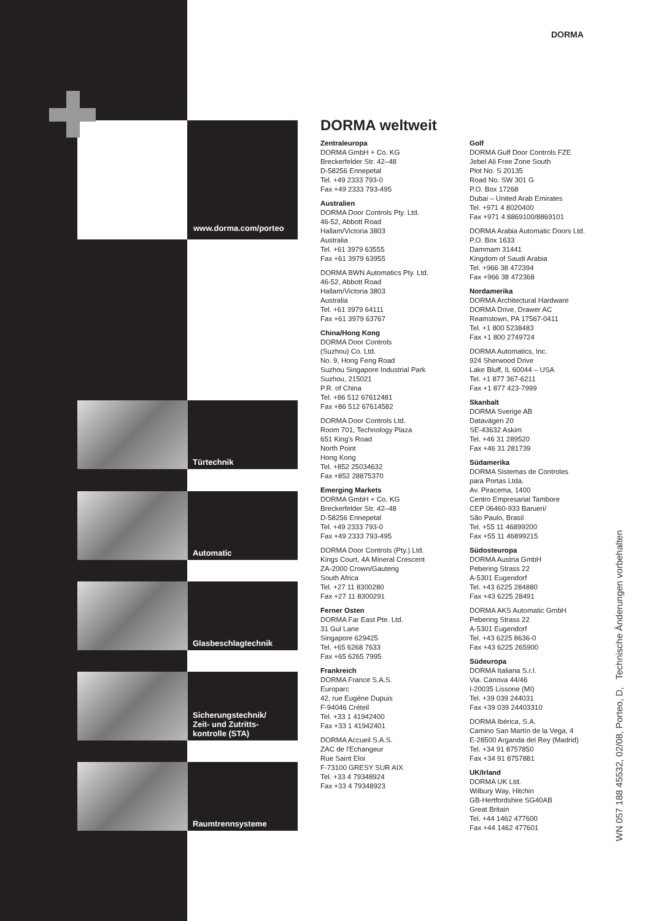www.dorma.com/porteo
DORMA
Türtechnik
Automatic
Glasbeschlagtechnik
Sicherungstechnik/
Zeit- und Zutritts-
kontrolle (STA)
Raumtrennsysteme
DORMA weltweit
Zentraleuropa
DORMA GmbH + Co. KG
Breckerfelder Str. 42–48
D-58256 Ennepetal
Tel. +49 2333 793-0
Fax +49 2333 793-495
Australien
DORMA Door Controls Pty. Ltd.
46-52, Abbott Road
Hallam/Victoria 3803
Australia
Tel. +61 3979 63555
Fax +61 3979 63955
DORMA BWN Automatics Pty. Ltd.
46-52, Abbott Road
Hallam/Victoria 3803
Australia
Tel. +61 3979 64111
Fax +61 3979 63767
China/Hong Kong
DORMA Door Controls
(Suzhou) Co. Ltd.
No. 9, Hong Feng Road
Suzhou Singapore Industrial Park
Suzhou, 215021
P.R. of China
Tel. +86 512 67612481
Fax +86 512 67614582
DORMA Door Controls Ltd.
Room 701, Technology Plaza
651 King's Road
North Point
Hong Kong
Tel. +852 25034632
Fax +852 28875370
Emerging Markets
DORMA GmbH + Co. KG
Breckerfelder Str. 42–48
D-58256 Ennepetal
Tel. +49 2333 793-0
Fax +49 2333 793-495
DORMA Door Controls (Pty.) Ltd.
Kings Court, 4A Mineral Crescent
ZA-2000 Crown/Gauteng
South Africa
Tel. +27 11 8300280
Fax +27 11 8300291
Ferner Osten
DORMA Far East Pte. Ltd.
31 Gul Lane
Singapore 629425
Tel. +65 6268 7633
Fax +65 6265 7995
Frankreich
DORMA France S.A.S.
Europarc
42, rue Eugène Dupuis
F-94046 Créteil
Tel. +33 1 41942400
Fax +33 1 41942401
DORMA Accueil S.A.S.
ZAC de l'Echangeur
Rue Saint Eloi
F-73100 GRESY SUR AIX
Tel. +33 4 79348924
Fax +33 4 79348923
Golf
DORMA Gulf Door Controls FZE
Jebel Ali Free Zone South
Plot No. S 20135
Road No. SW 301 G
P.O. Box 17268
Dubai – United Arab Emirates
Tel. +971 4 8020400
Fax +971 4 8869100/8869101
DORMA Arabia Automatic Doors Ltd.
P.O. Box 1633
Dammam 31441
Kingdom of Saudi Arabia
Tel. +966 38 472394
Fax +966 38 472368
Nordamerika
DORMA Architectural Hardware
DORMA Drive, Drawer AC
Reamstown, PA 17567-0411
Tel. +1 800 5238483
Fax +1 800 2749724
DORMA Automatics, Inc.
924 Sherwood Drive
Lake Bluff, IL 60044 – USA
Tel. +1 877 367-6211
Fax +1 877 423-7999
Skanbalt
DORMA Sverige AB
Datavägen 20
SE-43632 Askim
Tel. +46 31 289520
Fax +46 31 281739
Südamerika
DORMA Sistemas de Controles
para Portas Ltda.
Av. Piracema, 1400
Centro Empresarial Tambore
CEP 06460-933 Barueri/
São Paulo, Brasil
Tel. +55 11 46899200
Fax +55 11 46899215
Südosteuropa
DORMA Austria GmbH
Pebering Strass 22
A-5301 Eugendorf
Tel. +43 6225 284880
Fax +43 6225 28491
DORMA AKS Automatic GmbH
Pebering Strass 22
A-5301 Eugendorf
Tel. +43 6225 8636-0
Fax +43 6225 265900
Südeuropa
DORMA Italiana S.r.l.
Via. Canova 44/46
I-20035 Lissone (MI)
Tel. +39 039 244031
Fax +39 039 24403310
DORMA Ibérica, S.A.
Camino San Martín de la Vega, 4
E-28500 Arganda del Rey (Madrid)
Tel. +34 91 8757850
Fax +34 91 8757881
UK/Irland
DORMA UK Ltd.
Wilbury Way, Hitchin
GB-Hertfordshire SG40AB
Great Britain
Tel. +44 1462 477600
Fax +44 1462 477601
WN 057 188 45532, 02/08, Porteo, D, Technische Änderungen vorbehalten